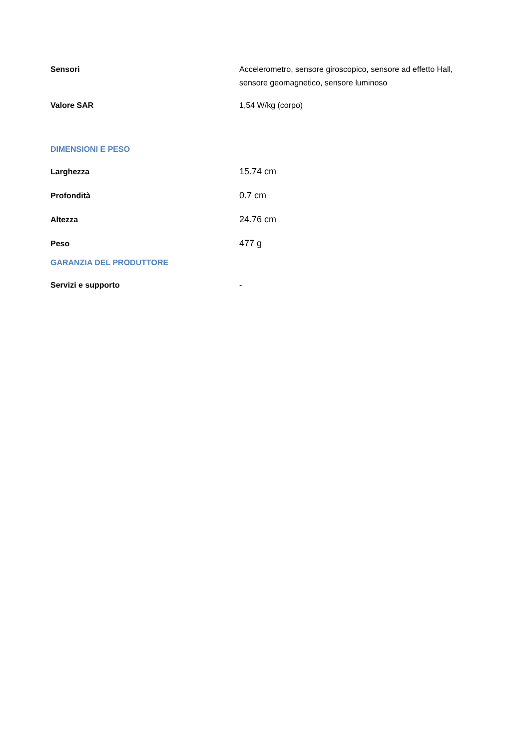| Sensori | Accelerometro, sensore giroscopico, sensore ad effetto Hall, sensore geomagnetico, sensore luminoso |
| Valore SAR | 1,54 W/kg (corpo) |
DIMENSIONI E PESO
| Larghezza | 15.74 cm |
| Profondità | 0.7 cm |
| Altezza | 24.76 cm |
| Peso | 477 g |
GARANZIA DEL PRODUTTORE
| Servizi e supporto | - |